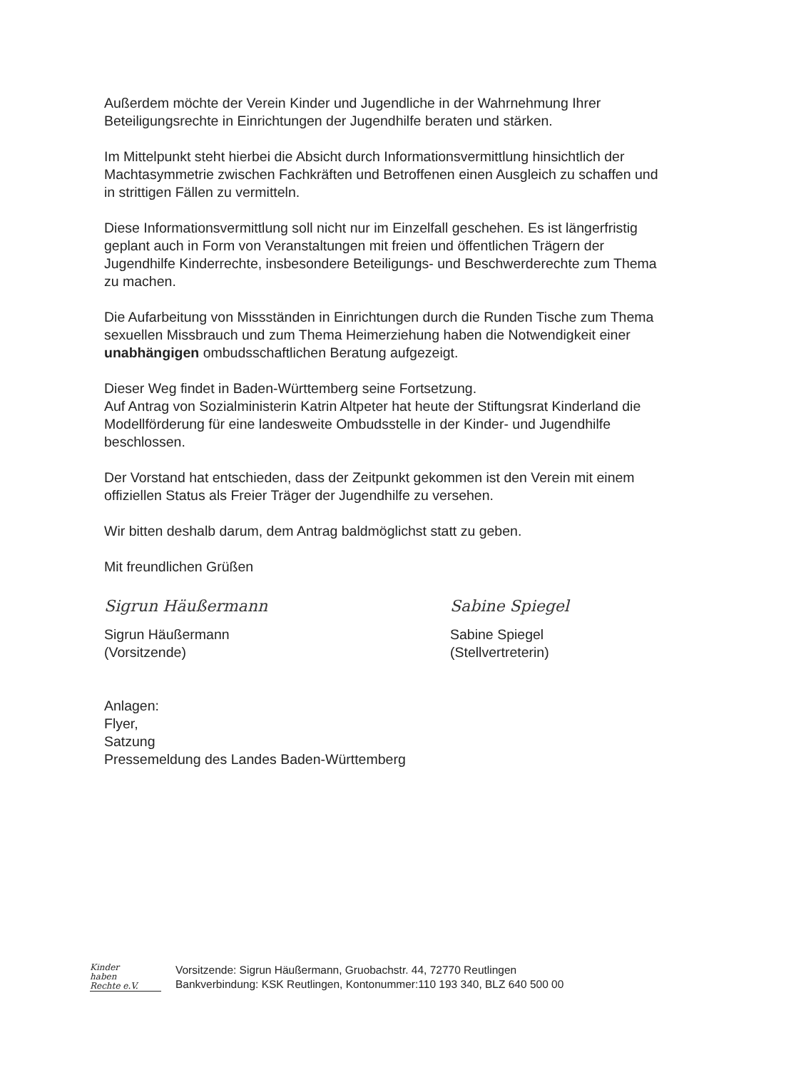Außerdem möchte der Verein Kinder und Jugendliche in der Wahrnehmung Ihrer Beteiligungsrechte in Einrichtungen der Jugendhilfe beraten und stärken.
Im Mittelpunkt steht hierbei die Absicht durch Informationsvermittlung hinsichtlich der Machtasymmetrie zwischen Fachkräften und Betroffenen einen Ausgleich zu schaffen und in strittigen Fällen zu vermitteln.
Diese Informationsvermittlung soll nicht nur im Einzelfall geschehen. Es ist längerfristig geplant auch in Form von Veranstaltungen mit freien und öffentlichen Trägern der Jugendhilfe Kinderrechte, insbesondere Beteiligungs- und Beschwerderechte zum Thema zu machen.
Die Aufarbeitung von Missständen in Einrichtungen durch die Runden Tische zum Thema sexuellen Missbrauch und zum Thema Heimerziehung haben die Notwendigkeit einer unabhängigen ombudsschaftlichen Beratung aufgezeigt.
Dieser Weg findet in Baden-Württemberg seine Fortsetzung.
Auf Antrag von Sozialministerin Katrin Altpeter hat heute der Stiftungsrat Kinderland die Modellförderung für eine landesweite Ombudsstelle in der Kinder- und Jugendhilfe beschlossen.
Der Vorstand hat entschieden, dass der Zeitpunkt gekommen ist den Verein mit einem offiziellen Status als Freier Träger der Jugendhilfe zu versehen.
Wir bitten deshalb darum, dem Antrag baldmöglichst statt zu geben.
Mit freundlichen Grüßen
Sigrun Häußermann
Sigrun Häußermann
(Vorsitzende)
Sabine Spiegel
Sabine Spiegel
(Stellvertreterin)
Anlagen:
Flyer,
Satzung
Pressemeldung des Landes Baden-Württemberg
Kinder
haben
Rechte e.V.
Vorsitzende: Sigrun Häußermann, Gruobachstr. 44, 72770 Reutlingen
Bankverbindung: KSK Reutlingen, Kontonummer:110 193 340, BLZ 640 500 00